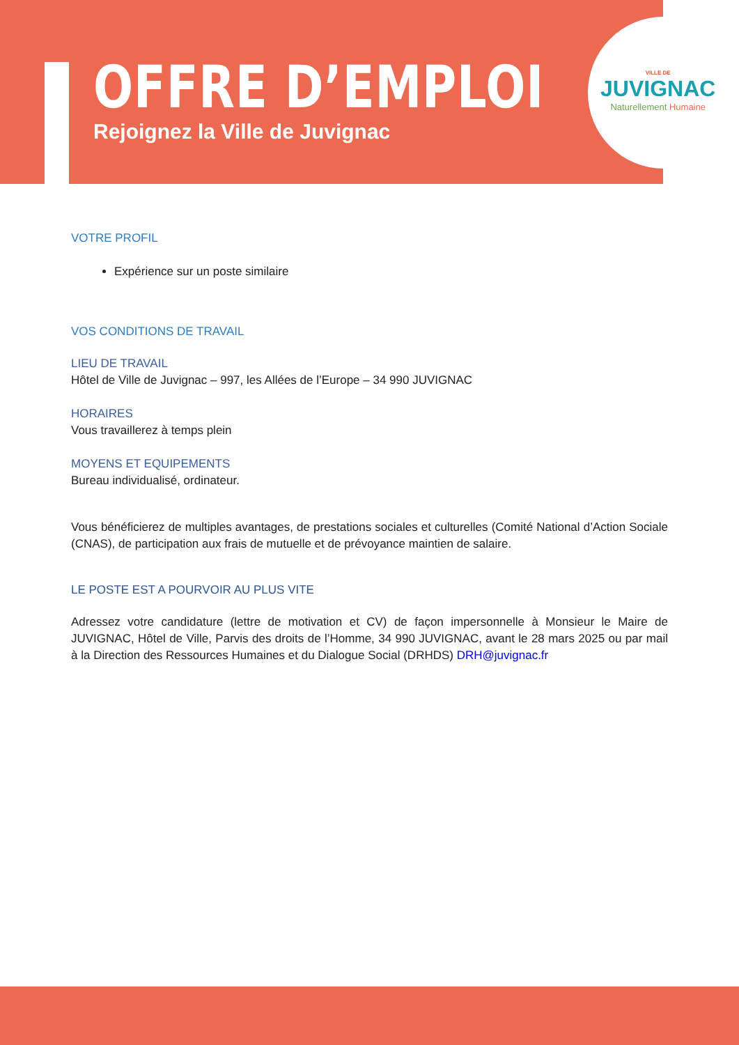OFFRE D’EMPLOI
Rejoignez la Ville de Juvignac
VILLE DE
JUVIGNAC
Naturellement Humaine
VOTRE PROFIL
Expérience sur un poste similaire
VOS CONDITIONS DE TRAVAIL
LIEU DE TRAVAIL
Hôtel de Ville de Juvignac – 997, les Allées de l’Europe – 34 990 JUVIGNAC
HORAIRES
Vous travaillerez à temps plein
MOYENS ET EQUIPEMENTS
Bureau individualisé, ordinateur.
Vous bénéficierez de multiples avantages, de prestations sociales et culturelles (Comité National d’Action Sociale (CNAS), de participation aux frais de mutuelle et de prévoyance maintien de salaire.
LE POSTE EST A POURVOIR AU PLUS VITE
Adressez votre candidature (lettre de motivation et CV) de façon impersonnelle à Monsieur le Maire de JUVIGNAC, Hôtel de Ville, Parvis des droits de l’Homme, 34 990 JUVIGNAC, avant le 28 mars 2025 ou par mail à la Direction des Ressources Humaines et du Dialogue Social (DRHDS) DRH@juvignac.fr